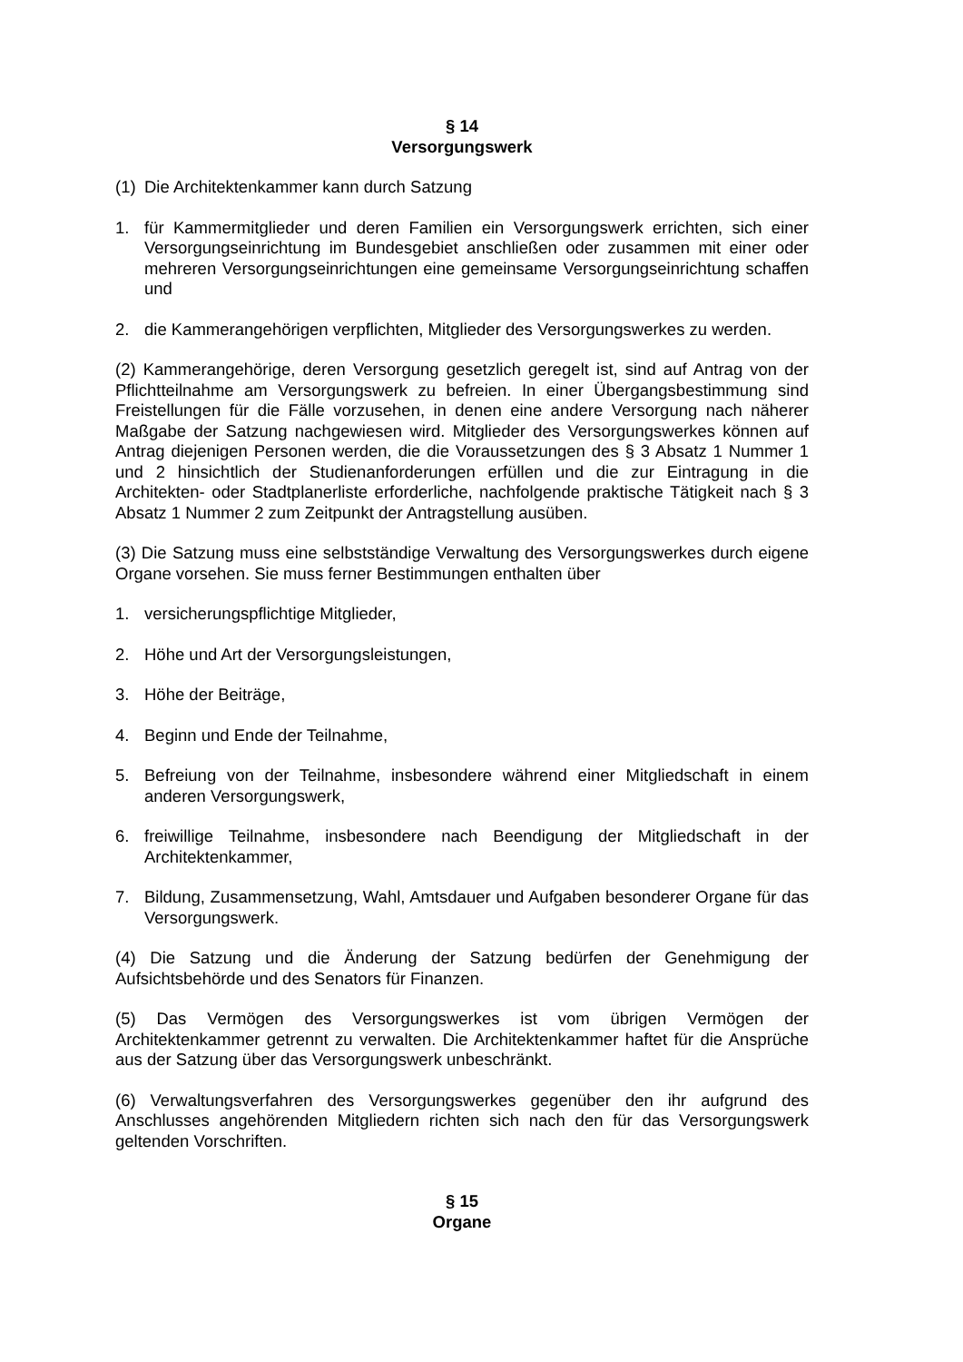§ 14
Versorgungswerk
(1) Die Architektenkammer kann durch Satzung
1. für Kammermitglieder und deren Familien ein Versorgungswerk errichten, sich einer Versorgungseinrichtung im Bundesgebiet anschließen oder zusammen mit einer oder mehreren Versorgungseinrichtungen eine gemeinsame Versorgungseinrichtung schaffen und
2. die Kammerangehörigen verpflichten, Mitglieder des Versorgungswerkes zu werden.
(2) Kammerangehörige, deren Versorgung gesetzlich geregelt ist, sind auf Antrag von der Pflichtteilnahme am Versorgungswerk zu befreien. In einer Übergangsbestimmung sind Freistellungen für die Fälle vorzusehen, in denen eine andere Versorgung nach näherer Maßgabe der Satzung nachgewiesen wird. Mitglieder des Versorgungswerkes können auf Antrag diejenigen Personen werden, die die Voraussetzungen des § 3 Absatz 1 Nummer 1 und 2 hinsichtlich der Studienanforderungen erfüllen und die zur Eintragung in die Architekten- oder Stadtplanerliste erforderliche, nachfolgende praktische Tätigkeit nach § 3 Absatz 1 Nummer 2 zum Zeitpunkt der Antragstellung ausüben.
(3) Die Satzung muss eine selbstständige Verwaltung des Versorgungswerkes durch eigene Organe vorsehen. Sie muss ferner Bestimmungen enthalten über
1. versicherungspflichtige Mitglieder,
2. Höhe und Art der Versorgungsleistungen,
3. Höhe der Beiträge,
4. Beginn und Ende der Teilnahme,
5. Befreiung von der Teilnahme, insbesondere während einer Mitgliedschaft in einem anderen Versorgungswerk,
6. freiwillige Teilnahme, insbesondere nach Beendigung der Mitgliedschaft in der Architektenkammer,
7. Bildung, Zusammensetzung, Wahl, Amtsdauer und Aufgaben besonderer Organe für das Versorgungswerk.
(4) Die Satzung und die Änderung der Satzung bedürfen der Genehmigung der Aufsichtsbehörde und des Senators für Finanzen.
(5) Das Vermögen des Versorgungswerkes ist vom übrigen Vermögen der Architektenkammer getrennt zu verwalten. Die Architektenkammer haftet für die Ansprüche aus der Satzung über das Versorgungswerk unbeschränkt.
(6) Verwaltungsverfahren des Versorgungswerkes gegenüber den ihr aufgrund des Anschlusses angehörenden Mitgliedern richten sich nach den für das Versorgungswerk geltenden Vorschriften.
§ 15
Organe